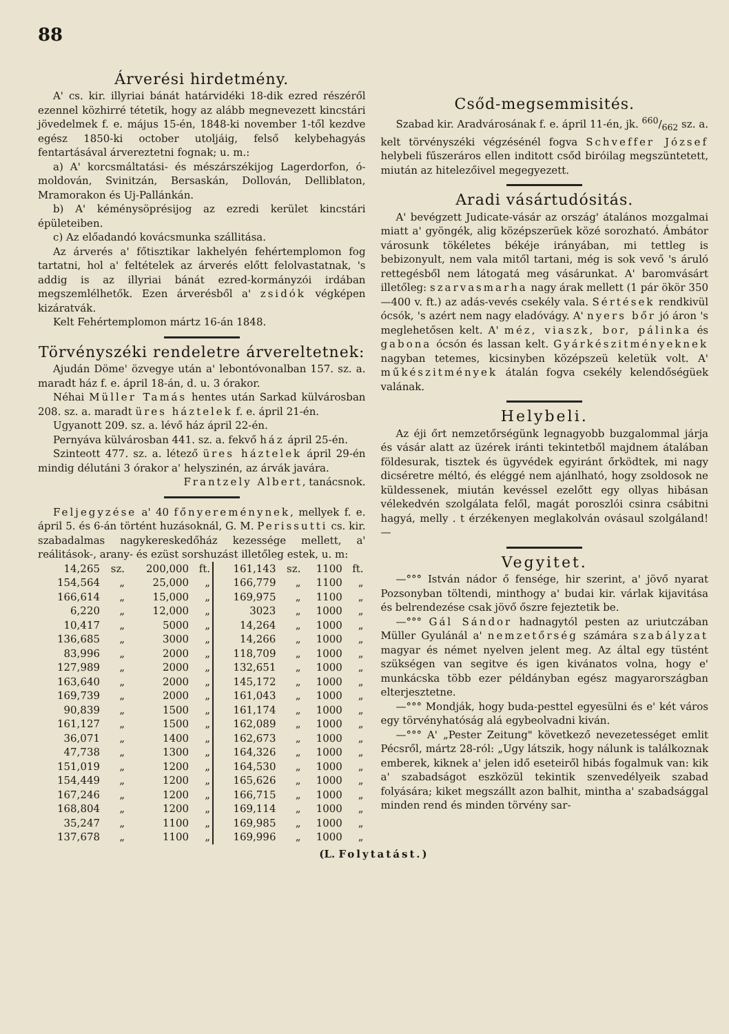88
Árverési hirdetmény.
A' cs. kir. illyriai bánát határvidéki 18-dik ezred részéről ezennel közhirré tétetik, hogy az alább megnevezett kincstári jövedelmek f. e. május 15-én, 1848-ki november 1-től kezdve egész 1850-ki october utoljáig, felső kelybehagyás fentartásával árvereztetni fognak; u. m.:
a) A' korcsmáltatási- és mészárszékijog Lagerdorfon, ó-moldován, Svinitzán, Bersaskán, Dollován, Delliblaton, Mramorakon és Uj-Pallánkán.
b) A' kéménysöprésijog az ezredi kerület kincstári épületeiben.
c) Az előadandó kovácsmunka szállitása.
Az árverés a' főtisztikar lakhelyén fehértemplomon fog tartatni, hol a' feltételek az árverés előtt felolvastatnak, 's addig is az illyriai bánát ezred-kormányzói irdában megszemlélhetők. Ezen árverésből a' zsidók végképen kizáratvák.
Kelt Fehértemplomon mártz 16-án 1848.
Törvényszéki rendeletre árvereltetnek:
Ajudán Döme' özvegye után a' lebontóvonalban 157. sz. a. maradt ház f. e. ápril 18-án, d. u. 3 órakor.
Néhai Müller Tamás hentes után Sarkad külvárosban 208. sz. a. maradt üres háztelek f. e. ápril 21-én.
Ugyanott 209. sz. a. lévő ház ápril 22-én.
Pernyáva külvárosban 441. sz. a. fekvő ház ápril 25-én.
Szinteott 477. sz. a. létező üres háztelek ápril 29-én mindig délutáni 3 órakor a' helyszinén, az árvák javára.
Frantzely Albert, tanácsnok.
Feljegyzése a' 40 főnyereménynek, mellyek f. e. ápril 5. és 6-án történt huzásoknál, G. M. Perissutti cs. kir. szabadalmas nagykereskedőház kezessége mellett, a' reálitások-, arany- és ezüst sorshuzást illetőleg estek, u. m:
| 14,265 | sz. | 200,000 | ft. | 161,143 | sz. | 1100 | ft. |
| 154,564 | „ | 25,000 | „ | 166,779 | „ | 1100 | „ |
| 166,614 | „ | 15,000 | „ | 169,975 | „ | 1100 | „ |
| 6,220 | „ | 12,000 | „ | 3023 | „ | 1000 | „ |
| 10,417 | „ | 5000 | „ | 14,264 | „ | 1000 | „ |
| 136,685 | „ | 3000 | „ | 14,266 | „ | 1000 | „ |
| 83,996 | „ | 2000 | „ | 118,709 | „ | 1000 | „ |
| 127,989 | „ | 2000 | „ | 132,651 | „ | 1000 | „ |
| 163,640 | „ | 2000 | „ | 145,172 | „ | 1000 | „ |
| 169,739 | „ | 2000 | „ | 161,043 | „ | 1000 | „ |
| 90,839 | „ | 1500 | „ | 161,174 | „ | 1000 | „ |
| 161,127 | „ | 1500 | „ | 162,089 | „ | 1000 | „ |
| 36,071 | „ | 1400 | „ | 162,673 | „ | 1000 | „ |
| 47,738 | „ | 1300 | „ | 164,326 | „ | 1000 | „ |
| 151,019 | „ | 1200 | „ | 164,530 | „ | 1000 | „ |
| 154,449 | „ | 1200 | „ | 165,626 | „ | 1000 | „ |
| 167,246 | „ | 1200 | „ | 166,715 | „ | 1000 | „ |
| 168,804 | „ | 1200 | „ | 169,114 | „ | 1000 | „ |
| 35,247 | „ | 1100 | „ | 169,985 | „ | 1000 | „ |
| 137,678 | „ | 1100 | „ | 169,996 | „ | 1000 | „ |
Csőd-megsemmisités.
Szabad kir. Aradvárosának f. e. ápril 11-én, jk. 660/662 sz. a. kelt törvényszéki végzésénél fogva Schveffer József helybeli fűszeráros ellen inditott csőd biróilag megszüntetett, miután az hitelezőivel megegyezett.
Aradi vásártudósitás.
A' bevégzett Judicate-vásár az ország' átalános mozgalmai miatt a' gyöngék, alig középszerüek közé sorozható. Ámbátor városunk tökéletes békéje irányában, mi tettleg is bebizonyult, nem vala mitől tartani, még is sok vevő 's áruló rettegésből nem látogatá meg vásárunkat. A' baromvásárt illetőleg: szarvasmarha nagy árak mellett (1 pár ökör 350—400 v. ft.) az adás-vevés csekély vala. Sértések rendkivül ócsók, 's azért nem nagy eladóvágy. A' nyers bőr jó áron 's meglehetősen kelt. A' méz, viaszk, bor, pálinka és gabona ócsón és lassan kelt. Gyárkészitményeknek nagyban tetemes, kicsinyben középszeü keletük volt. A' műkészitmények átalán fogva csekély kelendőségüek valának.
Helybeli.
Az éji őrt nemzetőrségünk legnagyobb buzgalommal járja és vásár alatt az üzérek iránti tekintetből majdnem átalában földesurak, tisztek és ügyvédek egyiránt őrködtek, mi nagy dicséretre méltó, és eléggé nem ajánlható, hogy zsoldosok ne küldessenek, miután kevéssel ezelőtt egy ollyas hibásan vélekedvén szolgálata felől, magát poroszlói csinra csábitni hagyá, melly . t érzékenyen meglakolván ovásaul szolgáland! —
Vegyitet.
—°°° István nádor ő fensége, hir szerint, a' jövő nyarat Pozsonyban töltendi, minthogy a' budai kir. várlak kijavitása és belrendezése csak jövő őszre fejeztetik be.
—°°° Gál Sándor hadnagytól pesten az uriutczában Müller Gyulánál a' nemzetőrség számára szabályzat magyar és német nyelven jelent meg. Az által egy tüstént szükségen van segitve és igen kivánatos volna, hogy e' munkácska több ezer példányban egész magyarországban elterjesztetne.
—°°° Mondják, hogy buda-pesttel egyesülni és e' két város egy törvényhatóság alá egybeolvadni kiván.
—°°° A' „Pester Zeitung" következő nevezetességet emlit Pécsről, mártz 28-ról: „Ugy látszik, hogy nálunk is találkoznak emberek, kiknek a' jelen idő eseteiről hibás fogalmuk van: kik a' szabadságot eszközül tekintik szenvedélyeik szabad folyására; kiket megszállt azon balhit, mintha a' szabadsággal minden rend és minden törvény sar-
(L. Folytatást.)